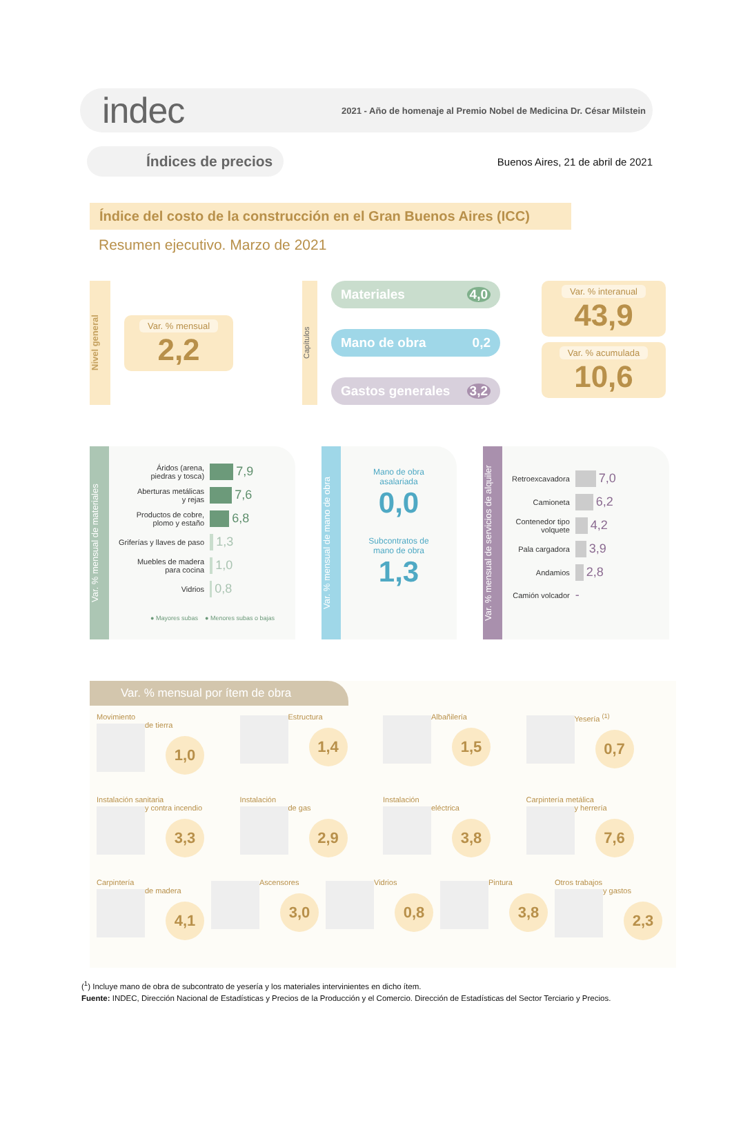indec
2021 - Año de homenaje al Premio Nobel de Medicina Dr. César Milstein
Índices de precios
Buenos Aires, 21 de abril de 2021
Índice del costo de la construcción en el Gran Buenos Aires (ICC)
Resumen ejecutivo. Marzo de 2021
Nivel general
Var. % mensual
2,2
Capítulos
Materiales 4,0
Mano de obra 0,2
Gastos generales 3,2
Var. % interanual
43,9
Var. % acumulada
10,6
Var. % mensual de materiales
| Áridos (arena, piedras y tosca) | 7,9 |
| Aberturas metálicas y rejas | 7,6 |
| Productos de cobre, plomo y estaño | 6,8 |
| Griferías y llaves de paso | 1,3 |
| Muebles de madera para cocina | 1,0 |
| Vidrios | 0,8 |
● Mayores subas ● Menores subas o bajas
Var. % mensual de mano de obra
Mano de obra
asalariada
0,0
Subcontratos de
mano de obra
1,3
Var. % mensual de servicios de alquiler
| Retroexcavadora | 7,0 |
| Camioneta | 6,2 |
| Contenedor tipo volquete | 4,2 |
| Pala cargadora | 3,9 |
| Andamios | 2,8 |
| Camión volcador | - |
Var. % mensual por ítem de obra
Movimiento
de tierra
1,0
Estructura
1,4
Albañilería
1,5
Yesería <sup>(1)</sup>
0,7
Instalación sanitaria
y contra incendio
3,3
Instalación
de gas
2,9
Instalación
eléctrica
3,8
Carpintería metálica
y herrería
7,6
Carpintería
de madera
4,1
Ascensores
3,0
Vidrios
0,8
Pintura
3,8
Otros trabajos
y gastos
2,3
(<sup>1</sup>) Incluye mano de obra de subcontrato de yesería y los materiales intervinientes en dicho ítem.
Fuente: INDEC, Dirección Nacional de Estadísticas y Precios de la Producción y el Comercio. Dirección de Estadísticas del Sector Terciario y Precios.